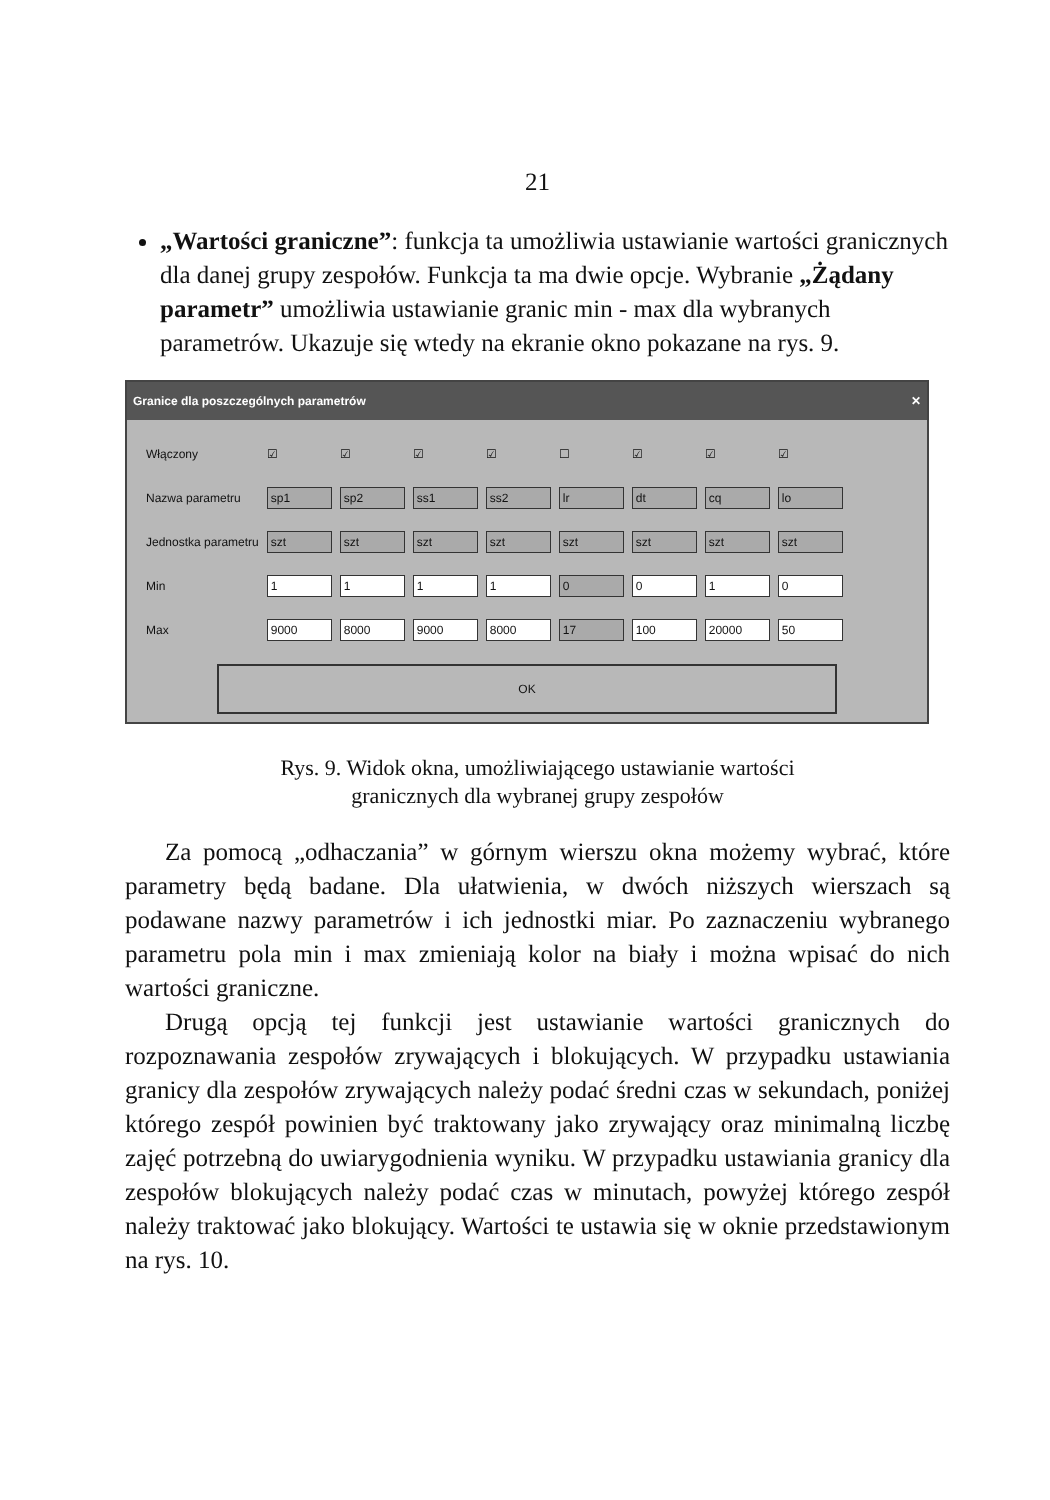21
„Wartości graniczne”: funkcja ta umożliwia ustawianie wartości granicznych dla danej grupy zespołów. Funkcja ta ma dwie opcje. Wybranie „Żądany parametr” umożliwia ustawianie granic min - max dla wybranych parametrów. Ukazuje się wtedy na ekranie okno pokazane na rys. 9.
Granice dla poszczególnych parametrów ✕
| Włączony | ☑ | ☑ | ☑ | ☑ | ☐ | ☑ | ☑ | ☑ |
| Nazwa parametru | sp1 | sp2 | ss1 | ss2 | lr | dt | cq | lo |
| Jednostka parametru | szt | szt | szt | szt | szt | szt | szt | szt |
| Min | 1 | 1 | 1 | 1 | 0 | 0 | 1 | 0 |
| Max | 9000 | 8000 | 9000 | 8000 | 17 | 100 | 20000 | 50 |
OK
Rys. 9. Widok okna, umożliwiającego ustawianie wartości
granicznych dla wybranej grupy zespołów
Za pomocą „odhaczania” w górnym wierszu okna możemy wybrać, które parametry będą badane. Dla ułatwienia, w dwóch niższych wierszach są podawane nazwy parametrów i ich jednostki miar. Po zaznaczeniu wybranego parametru pola min i max zmieniają kolor na biały i można wpisać do nich wartości graniczne.
Drugą opcją tej funkcji jest ustawianie wartości granicznych do rozpoznawania zespołów zrywających i blokujących. W przypadku ustawiania granicy dla zespołów zrywających należy podać średni czas w sekundach, poniżej którego zespół powinien być traktowany jako zrywający oraz minimalną liczbę zajęć potrzebną do uwiarygodnienia wyniku. W przypadku ustawiania granicy dla zespołów blokujących należy podać czas w minutach, powyżej którego zespół należy traktować jako blokujący. Wartości te ustawia się w oknie przedstawionym na rys. 10.